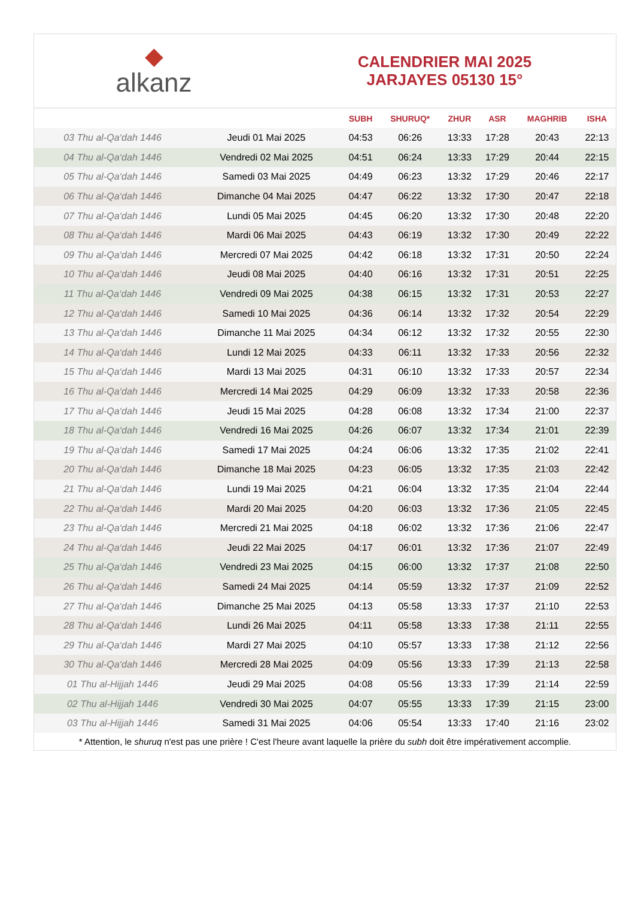◆
alkanz
CALENDRIER MAI 2025
JARJAYES 05130 15°
| | | SUBH | SHURUQ* | ZHUR | ASR | MAGHRIB | ISHA |
| --- | --- | --- | --- | --- | --- | --- | --- |
| 03 Thu al-Qa‘dah 1446 | Jeudi 01 Mai 2025 | 04:53 | 06:26 | 13:33 | 17:28 | 20:43 | 22:13 |
| 04 Thu al-Qa‘dah 1446 | Vendredi 02 Mai 2025 | 04:51 | 06:24 | 13:33 | 17:29 | 20:44 | 22:15 |
| 05 Thu al-Qa‘dah 1446 | Samedi 03 Mai 2025 | 04:49 | 06:23 | 13:32 | 17:29 | 20:46 | 22:17 |
| 06 Thu al-Qa‘dah 1446 | Dimanche 04 Mai 2025 | 04:47 | 06:22 | 13:32 | 17:30 | 20:47 | 22:18 |
| 07 Thu al-Qa‘dah 1446 | Lundi 05 Mai 2025 | 04:45 | 06:20 | 13:32 | 17:30 | 20:48 | 22:20 |
| 08 Thu al-Qa‘dah 1446 | Mardi 06 Mai 2025 | 04:43 | 06:19 | 13:32 | 17:30 | 20:49 | 22:22 |
| 09 Thu al-Qa‘dah 1446 | Mercredi 07 Mai 2025 | 04:42 | 06:18 | 13:32 | 17:31 | 20:50 | 22:24 |
| 10 Thu al-Qa‘dah 1446 | Jeudi 08 Mai 2025 | 04:40 | 06:16 | 13:32 | 17:31 | 20:51 | 22:25 |
| 11 Thu al-Qa‘dah 1446 | Vendredi 09 Mai 2025 | 04:38 | 06:15 | 13:32 | 17:31 | 20:53 | 22:27 |
| 12 Thu al-Qa‘dah 1446 | Samedi 10 Mai 2025 | 04:36 | 06:14 | 13:32 | 17:32 | 20:54 | 22:29 |
| 13 Thu al-Qa‘dah 1446 | Dimanche 11 Mai 2025 | 04:34 | 06:12 | 13:32 | 17:32 | 20:55 | 22:30 |
| 14 Thu al-Qa‘dah 1446 | Lundi 12 Mai 2025 | 04:33 | 06:11 | 13:32 | 17:33 | 20:56 | 22:32 |
| 15 Thu al-Qa‘dah 1446 | Mardi 13 Mai 2025 | 04:31 | 06:10 | 13:32 | 17:33 | 20:57 | 22:34 |
| 16 Thu al-Qa‘dah 1446 | Mercredi 14 Mai 2025 | 04:29 | 06:09 | 13:32 | 17:33 | 20:58 | 22:36 |
| 17 Thu al-Qa‘dah 1446 | Jeudi 15 Mai 2025 | 04:28 | 06:08 | 13:32 | 17:34 | 21:00 | 22:37 |
| 18 Thu al-Qa‘dah 1446 | Vendredi 16 Mai 2025 | 04:26 | 06:07 | 13:32 | 17:34 | 21:01 | 22:39 |
| 19 Thu al-Qa‘dah 1446 | Samedi 17 Mai 2025 | 04:24 | 06:06 | 13:32 | 17:35 | 21:02 | 22:41 |
| 20 Thu al-Qa‘dah 1446 | Dimanche 18 Mai 2025 | 04:23 | 06:05 | 13:32 | 17:35 | 21:03 | 22:42 |
| 21 Thu al-Qa‘dah 1446 | Lundi 19 Mai 2025 | 04:21 | 06:04 | 13:32 | 17:35 | 21:04 | 22:44 |
| 22 Thu al-Qa‘dah 1446 | Mardi 20 Mai 2025 | 04:20 | 06:03 | 13:32 | 17:36 | 21:05 | 22:45 |
| 23 Thu al-Qa‘dah 1446 | Mercredi 21 Mai 2025 | 04:18 | 06:02 | 13:32 | 17:36 | 21:06 | 22:47 |
| 24 Thu al-Qa‘dah 1446 | Jeudi 22 Mai 2025 | 04:17 | 06:01 | 13:32 | 17:36 | 21:07 | 22:49 |
| 25 Thu al-Qa‘dah 1446 | Vendredi 23 Mai 2025 | 04:15 | 06:00 | 13:32 | 17:37 | 21:08 | 22:50 |
| 26 Thu al-Qa‘dah 1446 | Samedi 24 Mai 2025 | 04:14 | 05:59 | 13:32 | 17:37 | 21:09 | 22:52 |
| 27 Thu al-Qa‘dah 1446 | Dimanche 25 Mai 2025 | 04:13 | 05:58 | 13:33 | 17:37 | 21:10 | 22:53 |
| 28 Thu al-Qa‘dah 1446 | Lundi 26 Mai 2025 | 04:11 | 05:58 | 13:33 | 17:38 | 21:11 | 22:55 |
| 29 Thu al-Qa‘dah 1446 | Mardi 27 Mai 2025 | 04:10 | 05:57 | 13:33 | 17:38 | 21:12 | 22:56 |
| 30 Thu al-Qa‘dah 1446 | Mercredi 28 Mai 2025 | 04:09 | 05:56 | 13:33 | 17:39 | 21:13 | 22:58 |
| 01 Thu al-Hijjah 1446 | Jeudi 29 Mai 2025 | 04:08 | 05:56 | 13:33 | 17:39 | 21:14 | 22:59 |
| 02 Thu al-Hijjah 1446 | Vendredi 30 Mai 2025 | 04:07 | 05:55 | 13:33 | 17:39 | 21:15 | 23:00 |
| 03 Thu al-Hijjah 1446 | Samedi 31 Mai 2025 | 04:06 | 05:54 | 13:33 | 17:40 | 21:16 | 23:02 |
* Attention, le shuruq n'est pas une prière ! C'est l'heure avant laquelle la prière du subh doit être impérativement accomplie.